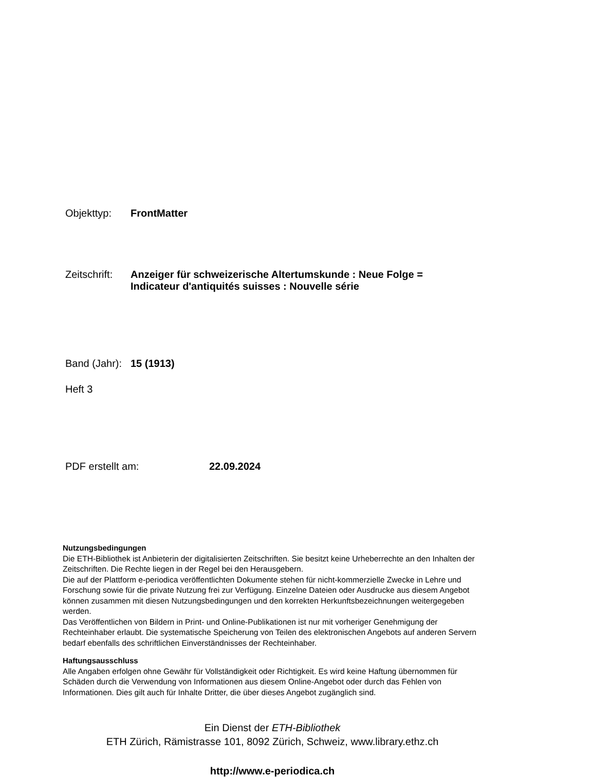Objekttyp: FrontMatter
Zeitschrift:
Anzeiger für schweizerische Altertumskunde : Neue Folge =
Indicateur d'antiquités suisses : Nouvelle série
Band (Jahr):
15 (1913)
Heft 3
PDF erstellt am: 22.09.2024
Nutzungsbedingungen
Die ETH-Bibliothek ist Anbieterin der digitalisierten Zeitschriften. Sie besitzt keine Urheberrechte an den Inhalten der Zeitschriften. Die Rechte liegen in der Regel bei den Herausgebern.
Die auf der Plattform e-periodica veröffentlichten Dokumente stehen für nicht-kommerzielle Zwecke in Lehre und Forschung sowie für die private Nutzung frei zur Verfügung. Einzelne Dateien oder Ausdrucke aus diesem Angebot können zusammen mit diesen Nutzungsbedingungen und den korrekten Herkunftsbezeichnungen weitergegeben werden.
Das Veröffentlichen von Bildern in Print- und Online-Publikationen ist nur mit vorheriger Genehmigung der Rechteinhaber erlaubt. Die systematische Speicherung von Teilen des elektronischen Angebots auf anderen Servern bedarf ebenfalls des schriftlichen Einverständnisses der Rechteinhaber.
Haftungsausschluss
Alle Angaben erfolgen ohne Gewähr für Vollständigkeit oder Richtigkeit. Es wird keine Haftung übernommen für Schäden durch die Verwendung von Informationen aus diesem Online-Angebot oder durch das Fehlen von Informationen. Dies gilt auch für Inhalte Dritter, die über dieses Angebot zugänglich sind.
Ein Dienst der ETH-Bibliothek
ETH Zürich, Rämistrasse 101, 8092 Zürich, Schweiz, www.library.ethz.ch
http://www.e-periodica.ch